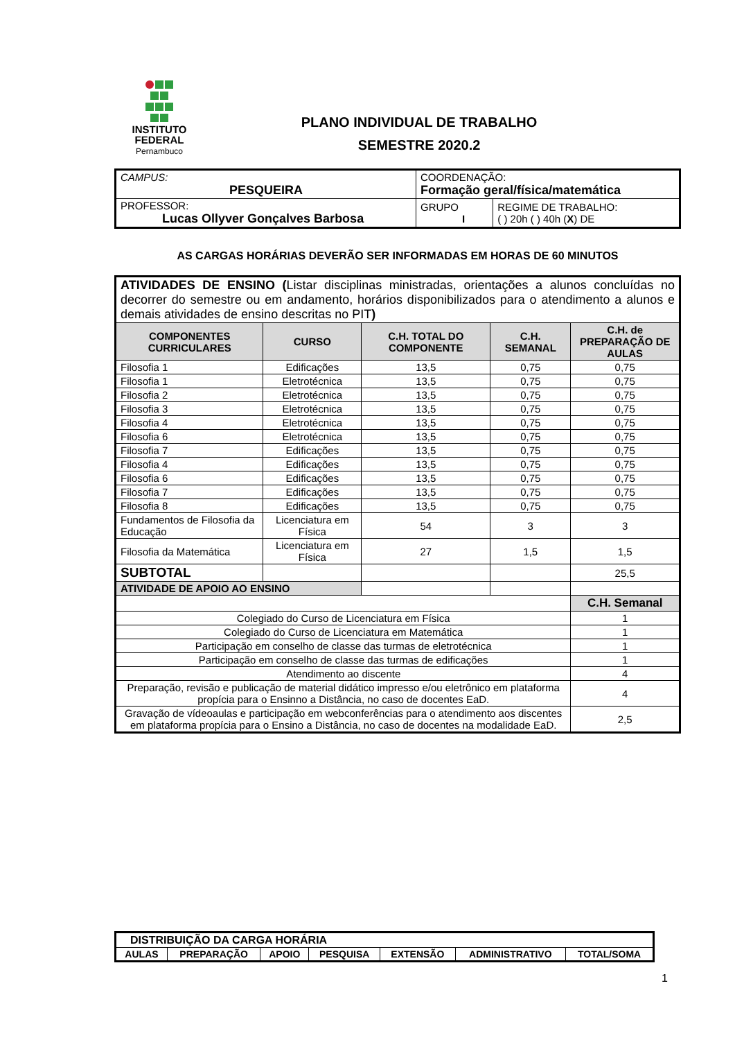INSTITUTO
FEDERAL
Pernambuco
PLANO INDIVIDUAL DE TRABALHO
SEMESTRE 2020.2
| CAMPUS: PESQUEIRA | COORDENAÇÃO: Formação geral/física/matemática | |
| PROFESSOR: Lucas Ollyver Gonçalves Barbosa | GRUPO I | REGIME DE TRABALHO: ( ) 20h ( ) 40h ( X ) DE |
AS CARGAS HORÁRIAS DEVERÃO SER INFORMADAS EM HORAS DE 60 MINUTOS
| ATIVIDADES DE ENSINO ( Listar disciplinas ministradas, orientações a alunos concluídas no decorrer do semestre ou em andamento, horários disponibilizados para o atendimento a alunos e demais atividades de ensino descritas no PIT ) | | | | |
| COMPONENTES CURRICULARES | CURSO | C.H. TOTAL DO COMPONENTE | C.H. SEMANAL | C.H. de PREPARAÇÃO DE AULAS |
| Filosofia 1 | Edificações | 13,5 | 0,75 | 0,75 |
| Filosofia 1 | Eletrotécnica | 13,5 | 0,75 | 0,75 |
| Filosofia 2 | Eletrotécnica | 13,5 | 0,75 | 0,75 |
| Filosofia 3 | Eletrotécnica | 13,5 | 0,75 | 0,75 |
| Filosofia 4 | Eletrotécnica | 13,5 | 0,75 | 0,75 |
| Filosofia 6 | Eletrotécnica | 13,5 | 0,75 | 0,75 |
| Filosofia 7 | Edificações | 13,5 | 0,75 | 0,75 |
| Filosofia 4 | Edificações | 13,5 | 0,75 | 0,75 |
| Filosofia 6 | Edificações | 13,5 | 0,75 | 0,75 |
| Filosofia 7 | Edificações | 13,5 | 0,75 | 0,75 |
| Filosofia 8 | Edificações | 13,5 | 0,75 | 0,75 |
| Fundamentos de Filosofia da Educação | Licenciatura em Física | 54 | 3 | 3 |
| Filosofia da Matemática | Licenciatura em Física | 27 | 1,5 | 1,5 |
| SUBTOTAL | | | | 25,5 |
| ATIVIDADE DE APOIO AO ENSINO | | | | |
| | | | | C.H. Semanal |
| Colegiado do Curso de Licenciatura em Física | | | | 1 |
| Colegiado do Curso de Licenciatura em Matemática | | | | 1 |
| Participação em conselho de classe das turmas de eletrotécnica | | | | 1 |
| Participação em conselho de classe das turmas de edificações | | | | 1 |
| Atendimento ao discente | | | | 4 |
| Preparação, revisão e publicação de material didático impresso e/ou eletrônico em plataforma propícia para o Ensinno a Distância, no caso de docentes EaD. | | | | 4 |
| Gravação de vídeoaulas e participação em webconferências para o atendimento aos discentes em plataforma propícia para o Ensino a Distância, no caso de docentes na modalidade EaD. | | | | 2,5 |
| DISTRIBUIÇÃO DA CARGA HORÁRIA | | | | | | |
| AULAS | PREPARAÇÃO | APOIO | PESQUISA | EXTENSÃO | ADMINISTRATIVO | TOTAL/SOMA |
1